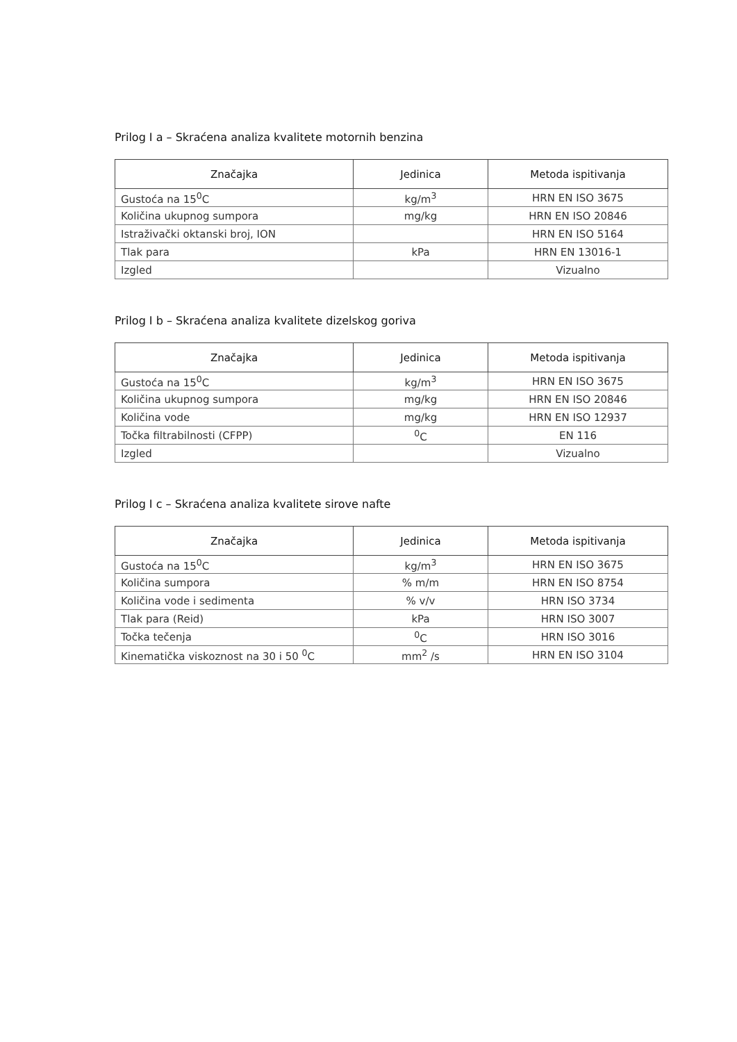Prilog I a – Skraćena analiza kvalitete motornih benzina
| Značajka | Jedinica | Metoda ispitivanja |
| --- | --- | --- |
| Gustoća na 15<sup>0</sup>C | kg/m<sup>3</sup> | HRN EN ISO 3675 |
| Količina ukupnog sumpora | mg/kg | HRN EN ISO 20846 |
| Istraživački oktanski broj, ION | | HRN EN ISO 5164 |
| Tlak para | kPa | HRN EN 13016-1 |
| Izgled | | Vizualno |
Prilog I b – Skraćena analiza kvalitete dizelskog goriva
| Značajka | Jedinica | Metoda ispitivanja |
| --- | --- | --- |
| Gustoća na 15<sup>0</sup>C | kg/m<sup>3</sup> | HRN EN ISO 3675 |
| Količina ukupnog sumpora | mg/kg | HRN EN ISO 20846 |
| Količina vode | mg/kg | HRN EN ISO 12937 |
| Točka filtrabilnosti (CFPP) | <sup>0</sup> C | EN 116 |
| Izgled | | Vizualno |
Prilog I c – Skraćena analiza kvalitete sirove nafte
| Značajka | Jedinica | Metoda ispitivanja |
| --- | --- | --- |
| Gustoća na 15<sup>0</sup>C | kg/m<sup>3</sup> | HRN EN ISO 3675 |
| Količina sumpora | % m/m | HRN EN ISO 8754 |
| Količina vode i sedimenta | % v/v | HRN ISO 3734 |
| Tlak para (Reid) | kPa | HRN ISO 3007 |
| Točka tečenja | <sup>0</sup> C | HRN ISO 3016 |
| Kinematička viskoznost na 30 i 50 <sup>0</sup>C | mm<sup>2</sup> /s | HRN EN ISO 3104 |